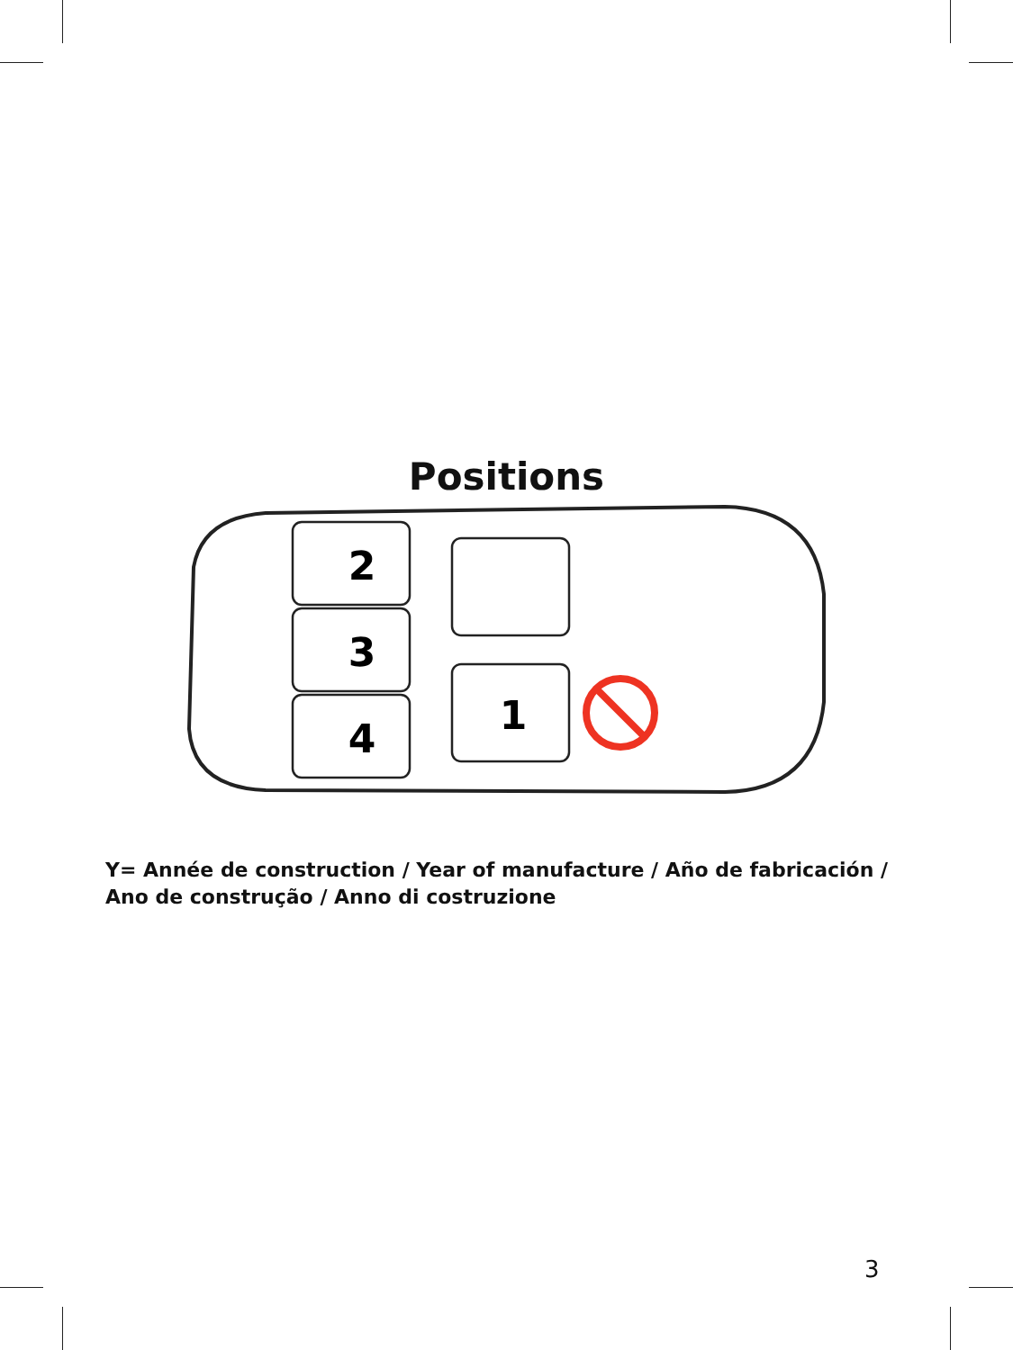Positions
2
3
4
1
Y= Année de construction / Year of manufacture / Año de fabricación / Ano de construção / Anno di costruzione
3